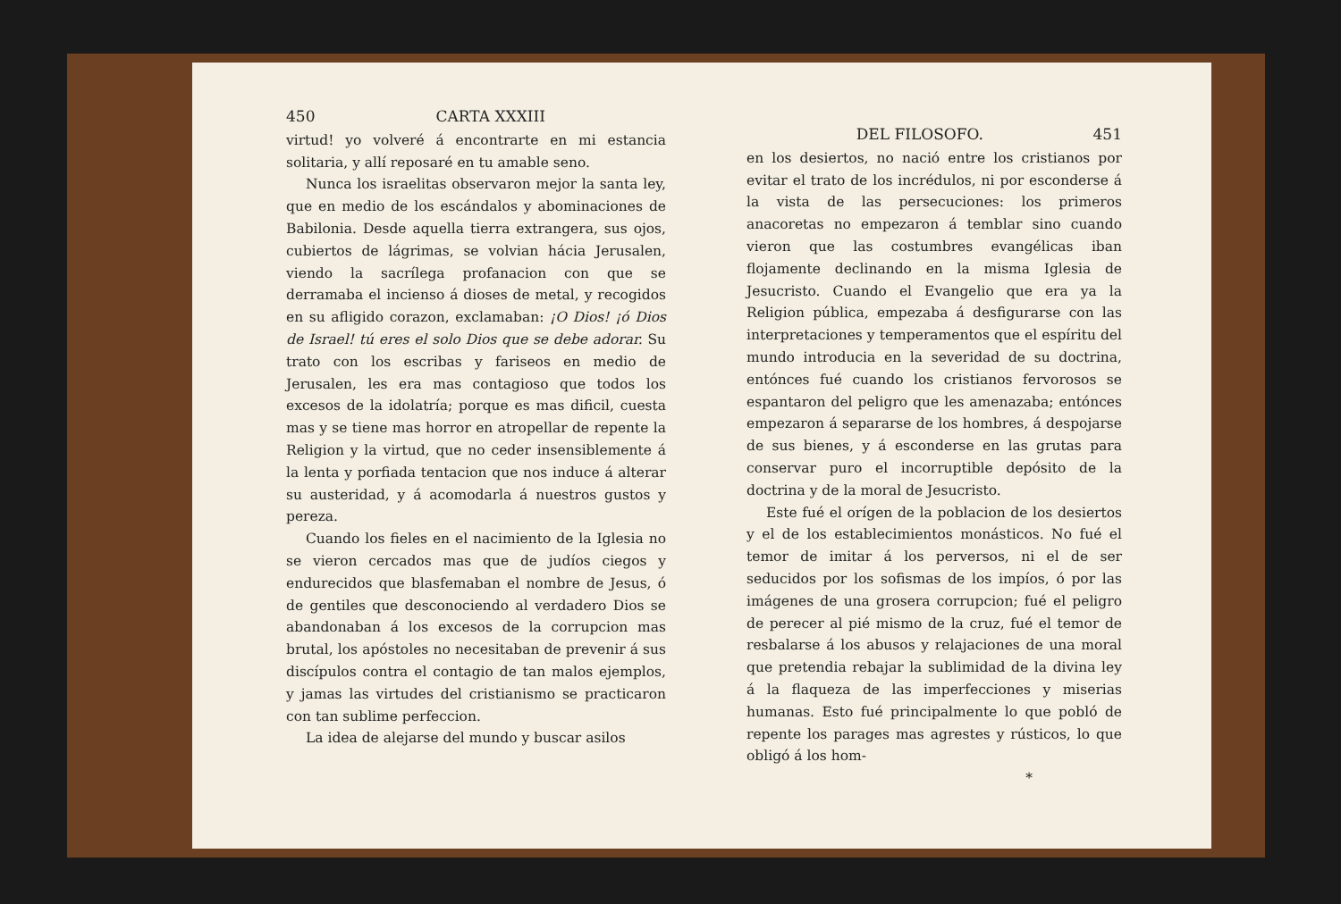450 CARTA XXXIII
virtud! yo volveré á encontrarte en mi estancia solitaria, y allí reposaré en tu amable seno.
Nunca los israelitas observaron mejor la santa ley, que en medio de los escándalos y abominaciones de Babilonia. Desde aquella tierra extrangera, sus ojos, cubiertos de lágrimas, se volvian hácia Jerusalen, viendo la sacrílega profanacion con que se derramaba el incienso á dioses de metal, y recogidos en su afligido corazon, exclamaban: ¡O Dios! ¡ó Dios de Israel! tú eres el solo Dios que se debe adorar. Su trato con los escribas y fariseos en medio de Jerusalen, les era mas contagioso que todos los excesos de la idolatría; porque es mas dificil, cuesta mas y se tiene mas horror en atropellar de repente la Religion y la virtud, que no ceder insensiblemente á la lenta y porfiada tentacion que nos induce á alterar su austeridad, y á acomodarla á nuestros gustos y pereza.
Cuando los fieles en el nacimiento de la Iglesia no se vieron cercados mas que de judíos ciegos y endurecidos que blasfemaban el nombre de Jesus, ó de gentiles que desconociendo al verdadero Dios se abandonaban á los excesos de la corrupcion mas brutal, los apóstoles no necesitaban de prevenir á sus discípulos contra el contagio de tan malos ejemplos, y jamas las virtudes del cristianismo se practicaron con tan sublime perfeccion.
La idea de alejarse del mundo y buscar asilos
DEL FILOSOFO. 451
en los desiertos, no nació entre los cristianos por evitar el trato de los incrédulos, ni por esconderse á la vista de las persecuciones: los primeros anacoretas no empezaron á temblar sino cuando vieron que las costumbres evangélicas iban flojamente declinando en la misma Iglesia de Jesucristo. Cuando el Evangelio que era ya la Religion pública, empezaba á desfigurarse con las interpretaciones y temperamentos que el espíritu del mundo introducia en la severidad de su doctrina, entónces fué cuando los cristianos fervorosos se espantaron del peligro que les amenazaba; entónces empezaron á separarse de los hombres, á despojarse de sus bienes, y á esconderse en las grutas para conservar puro el incorruptible depósito de la doctrina y de la moral de Jesucristo.
Este fué el orígen de la poblacion de los desiertos y el de los establecimientos monásticos. No fué el temor de imitar á los perversos, ni el de ser seducidos por los sofismas de los impíos, ó por las imágenes de una grosera corrupcion; fué el peligro de perecer al pié mismo de la cruz, fué el temor de resbalarse á los abusos y relajaciones de una moral que pretendia rebajar la sublimidad de la divina ley á la flaqueza de las imperfecciones y miserias humanas. Esto fué principalmente lo que pobló de repente los parages mas agrestes y rústicos, lo que obligó á los hom-
*